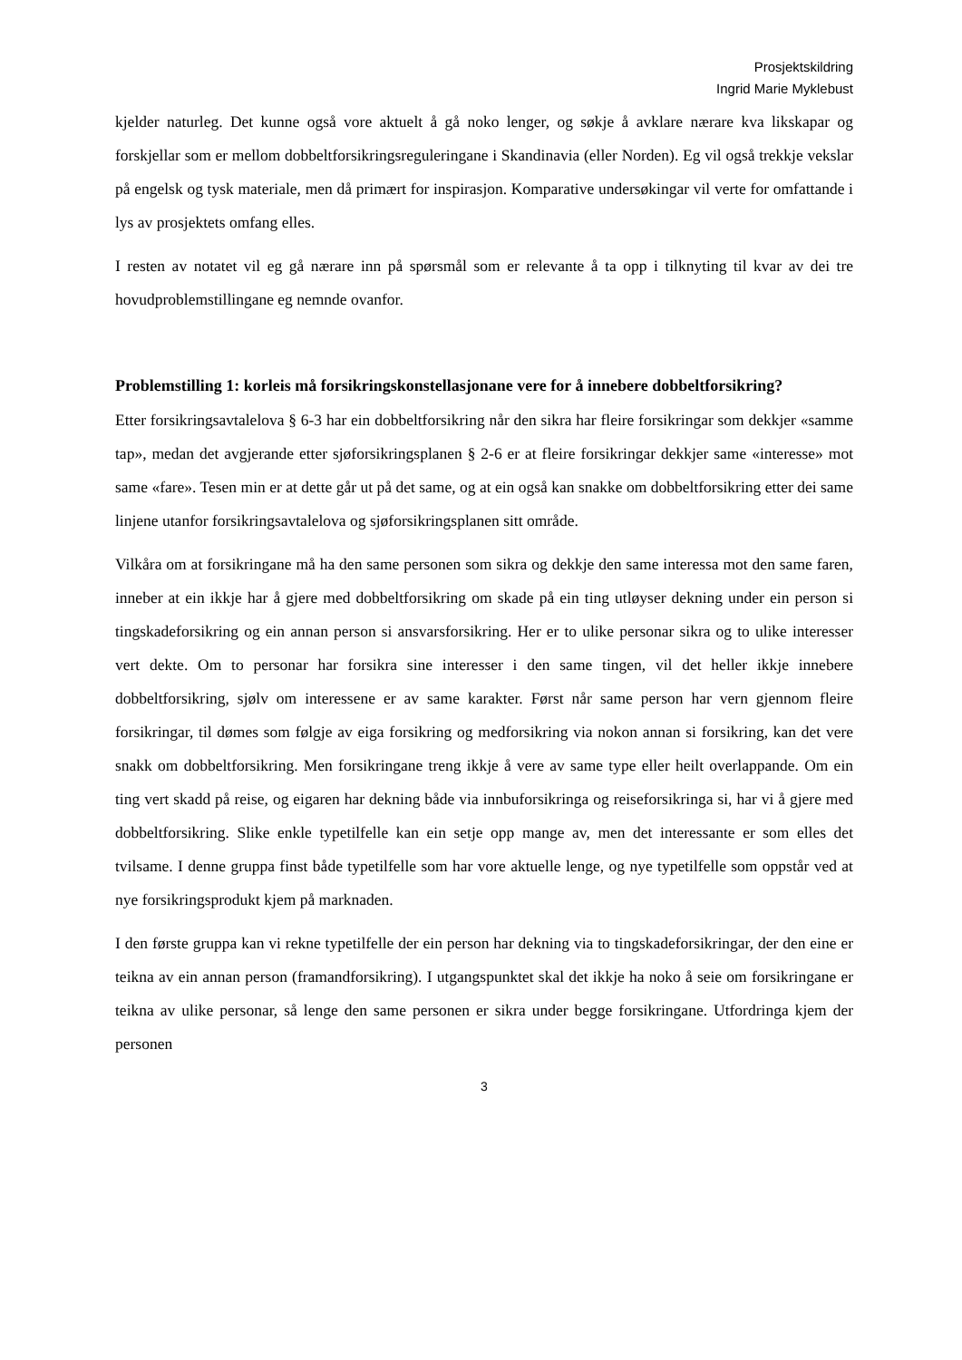Prosjektskildring
Ingrid Marie Myklebust
kjelder naturleg. Det kunne også vore aktuelt å gå noko lenger, og søkje å avklare nærare kva likskapar og forskjellar som er mellom dobbeltforsikringsreguleringane i Skandinavia (eller Norden). Eg vil også trekkje vekslar på engelsk og tysk materiale, men då primært for inspirasjon. Komparative undersøkingar vil verte for omfattande i lys av prosjektets omfang elles.
I resten av notatet vil eg gå nærare inn på spørsmål som er relevante å ta opp i tilknyting til kvar av dei tre hovudproblemstillingane eg nemnde ovanfor.
Problemstilling 1: korleis må forsikringskonstellasjonane vere for å innebere dobbeltforsikring?
Etter forsikringsavtalelova § 6-3 har ein dobbeltforsikring når den sikra har fleire forsikringar som dekkjer «samme tap», medan det avgjerande etter sjøforsikringsplanen § 2-6 er at fleire forsikringar dekkjer same «interesse» mot same «fare». Tesen min er at dette går ut på det same, og at ein også kan snakke om dobbeltforsikring etter dei same linjene utanfor forsikringsavtalelova og sjøforsikringsplanen sitt område.
Vilkåra om at forsikringane må ha den same personen som sikra og dekkje den same interessa mot den same faren, inneber at ein ikkje har å gjere med dobbeltforsikring om skade på ein ting utløyser dekning under ein person si tingskadeforsikring og ein annan person si ansvarsforsikring. Her er to ulike personar sikra og to ulike interesser vert dekte. Om to personar har forsikra sine interesser i den same tingen, vil det heller ikkje innebere dobbeltforsikring, sjølv om interessene er av same karakter. Først når same person har vern gjennom fleire forsikringar, til dømes som følgje av eiga forsikring og medforsikring via nokon annan si forsikring, kan det vere snakk om dobbeltforsikring. Men forsikringane treng ikkje å vere av same type eller heilt overlappande. Om ein ting vert skadd på reise, og eigaren har dekning både via innbuforsikringa og reiseforsikringa si, har vi å gjere med dobbeltforsikring. Slike enkle typetilfelle kan ein setje opp mange av, men det interessante er som elles det tvilsame. I denne gruppa finst både typetilfelle som har vore aktuelle lenge, og nye typetilfelle som oppstår ved at nye forsikringsprodukt kjem på marknaden.
I den første gruppa kan vi rekne typetilfelle der ein person har dekning via to tingskadeforsikringar, der den eine er teikna av ein annan person (framandforsikring). I utgangspunktet skal det ikkje ha noko å seie om forsikringane er teikna av ulike personar, så lenge den same personen er sikra under begge forsikringane. Utfordringa kjem der personen
3